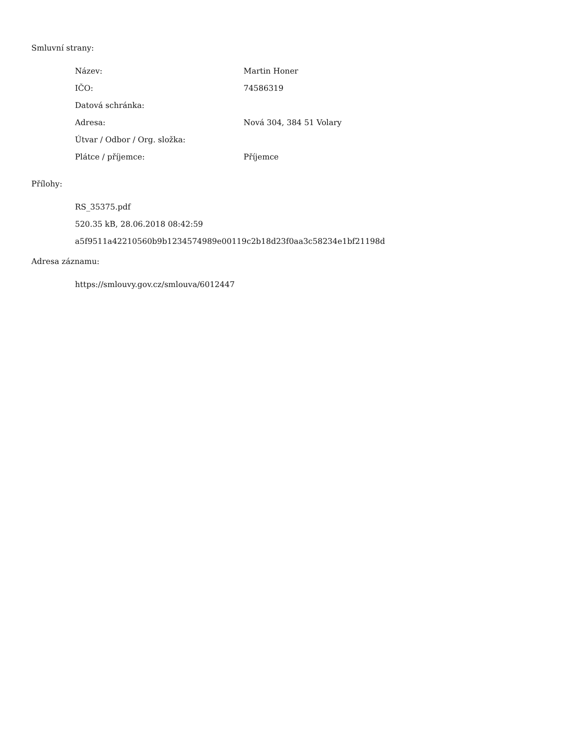Smluvní strany:
| Název: | Martin Honer |
| IČO: | 74586319 |
| Datová schránka: | |
| Adresa: | Nová 304, 384 51 Volary |
| Útvar / Odbor / Org. složka: | |
| Plátce / příjemce: | Příjemce |
Přílohy:
RS_35375.pdf
520.35 kB, 28.06.2018 08:42:59
a5f9511a42210560b9b1234574989e00119c2b18d23f0aa3c58234e1bf21198d
Adresa záznamu:
https://smlouvy.gov.cz/smlouva/6012447